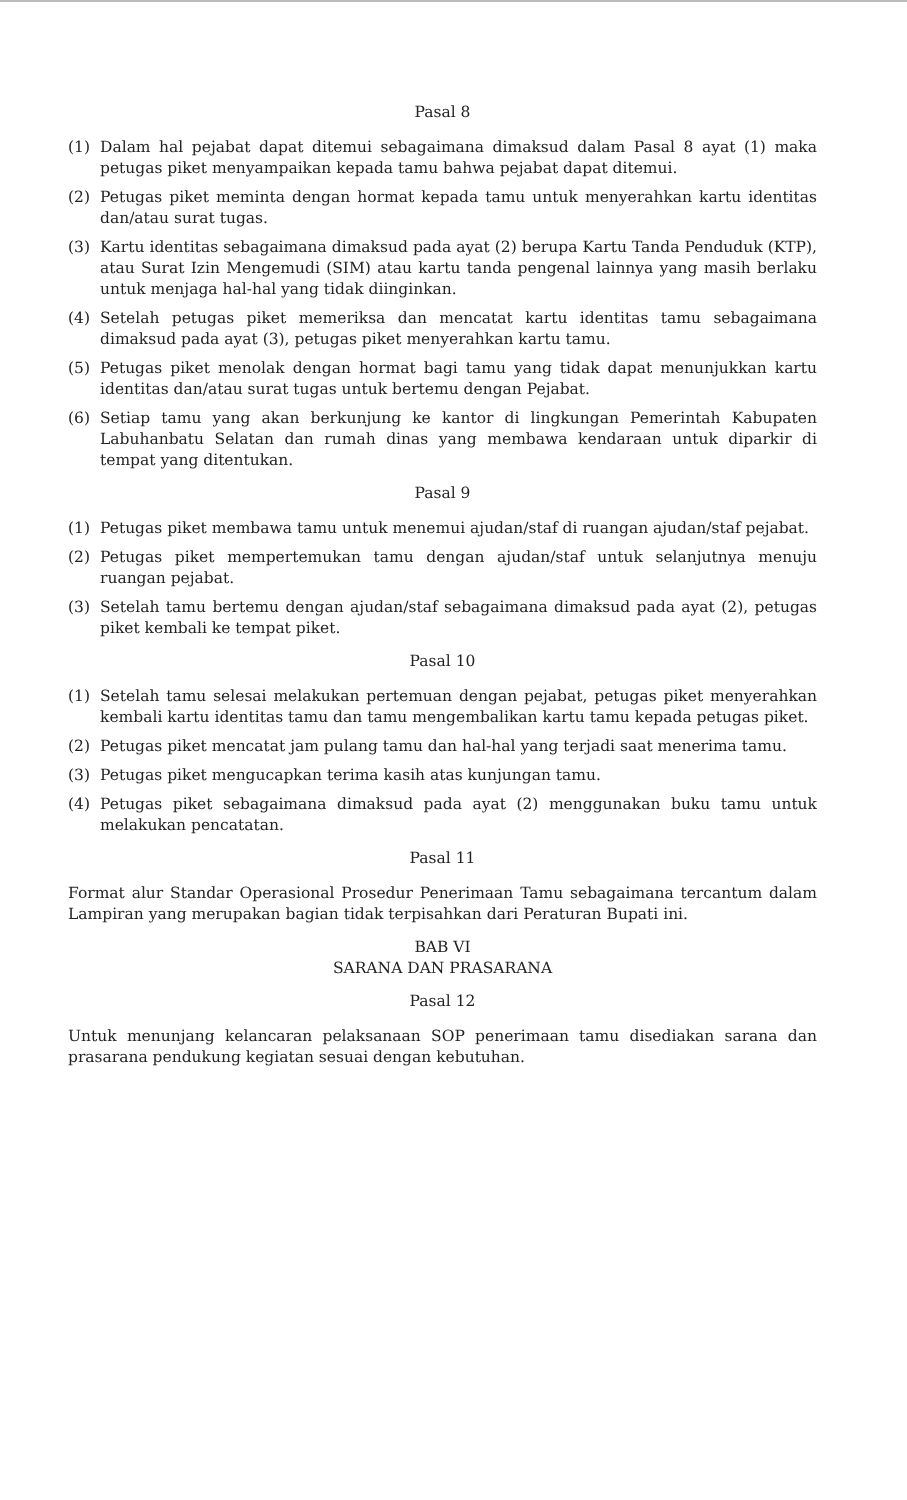Pasal 8
(1) Dalam hal pejabat dapat ditemui sebagaimana dimaksud dalam Pasal 8 ayat (1) maka petugas piket menyampaikan kepada tamu bahwa pejabat dapat ditemui.
(2) Petugas piket meminta dengan hormat kepada tamu untuk menyerahkan kartu identitas dan/atau surat tugas.
(3) Kartu identitas sebagaimana dimaksud pada ayat (2) berupa Kartu Tanda Penduduk (KTP), atau Surat Izin Mengemudi (SIM) atau kartu tanda pengenal lainnya yang masih berlaku untuk menjaga hal-hal yang tidak diinginkan.
(4) Setelah petugas piket memeriksa dan mencatat kartu identitas tamu sebagaimana dimaksud pada ayat (3), petugas piket menyerahkan kartu tamu.
(5) Petugas piket menolak dengan hormat bagi tamu yang tidak dapat menunjukkan kartu identitas dan/atau surat tugas untuk bertemu dengan Pejabat.
(6) Setiap tamu yang akan berkunjung ke kantor di lingkungan Pemerintah Kabupaten Labuhanbatu Selatan dan rumah dinas yang membawa kendaraan untuk diparkir di tempat yang ditentukan.
Pasal 9
(1) Petugas piket membawa tamu untuk menemui ajudan/staf di ruangan ajudan/staf pejabat.
(2) Petugas piket mempertemukan tamu dengan ajudan/staf untuk selanjutnya menuju ruangan pejabat.
(3) Setelah tamu bertemu dengan ajudan/staf sebagaimana dimaksud pada ayat (2), petugas piket kembali ke tempat piket.
Pasal 10
(1) Setelah tamu selesai melakukan pertemuan dengan pejabat, petugas piket menyerahkan kembali kartu identitas tamu dan tamu mengembalikan kartu tamu kepada petugas piket.
(2) Petugas piket mencatat jam pulang tamu dan hal-hal yang terjadi saat menerima tamu.
(3) Petugas piket mengucapkan terima kasih atas kunjungan tamu.
(4) Petugas piket sebagaimana dimaksud pada ayat (2) menggunakan buku tamu untuk melakukan pencatatan.
Pasal 11
Format alur Standar Operasional Prosedur Penerimaan Tamu sebagaimana tercantum dalam Lampiran yang merupakan bagian tidak terpisahkan dari Peraturan Bupati ini.
BAB VI
SARANA DAN PRASARANA
Pasal 12
Untuk menunjang kelancaran pelaksanaan SOP penerimaan tamu disediakan sarana dan prasarana pendukung kegiatan sesuai dengan kebutuhan.